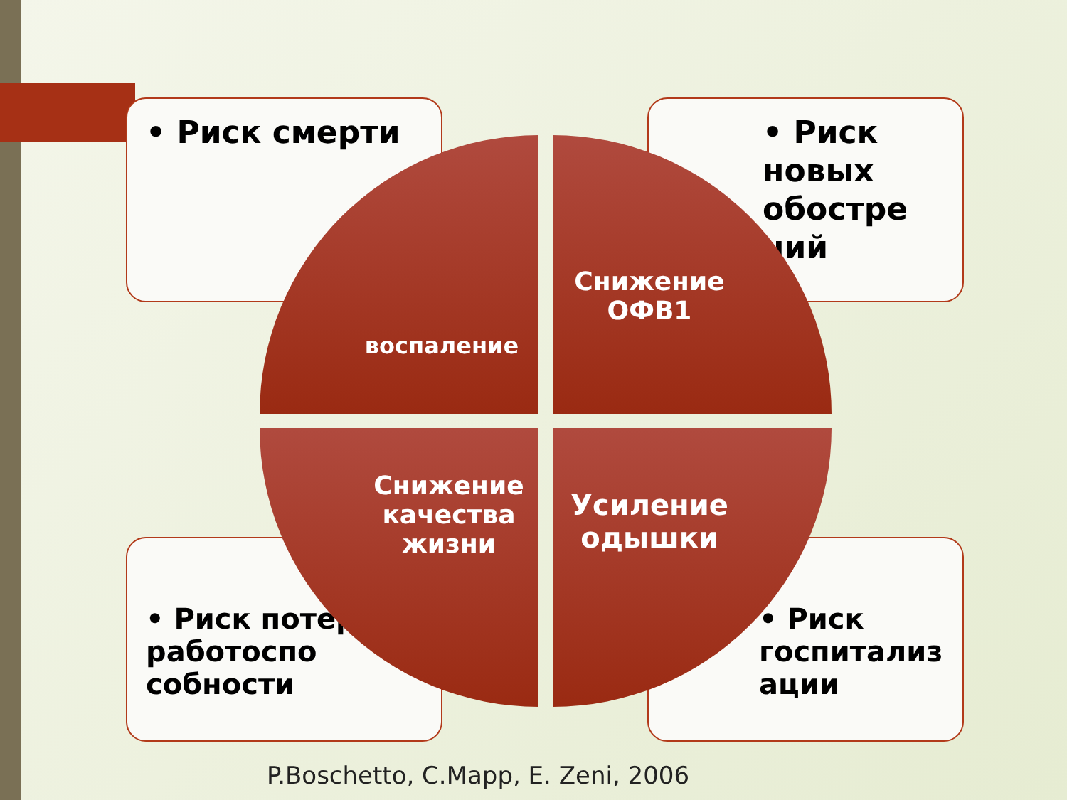• Риск смерти
• Риск новых обостре ний
• Риск потери работоспо собности
• Риск госпитализ ации
воспаление Снижение ОФВ1
Снижение качества жизни
Усиление одышки
P.Boschetto, C.Mapp, E. Zeni, 2006